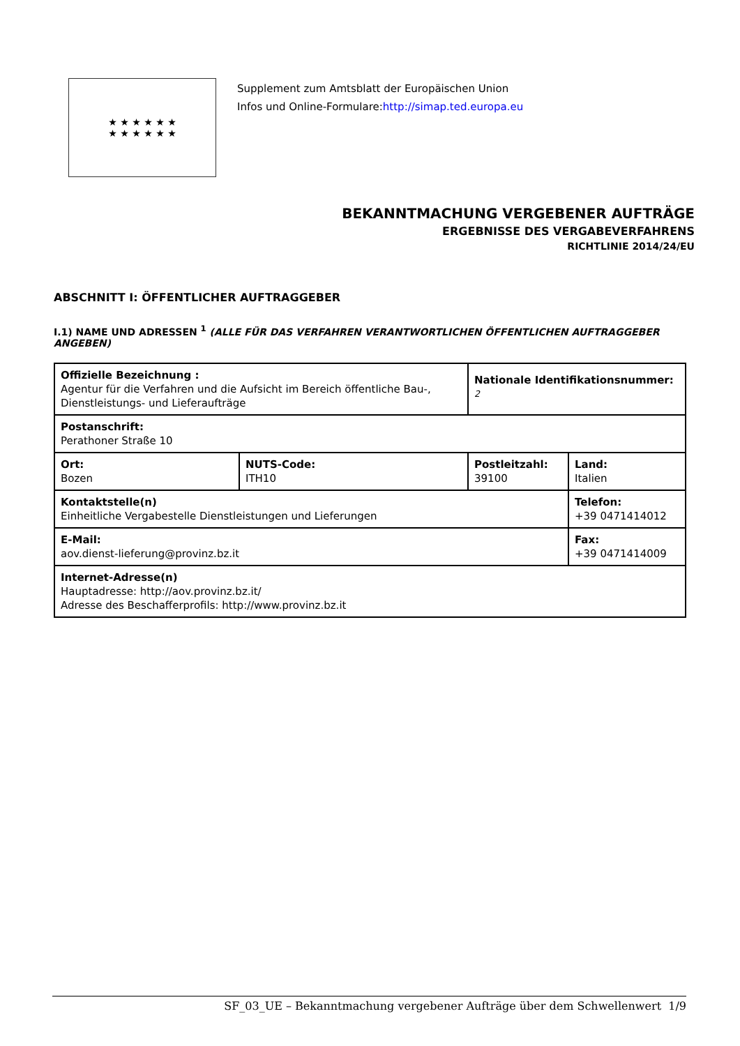★ ★ ★ ★ ★ ★
★ ★ ★ ★ ★ ★
Supplement zum Amtsblatt der Europäischen Union
Infos und Online-Formulare:http://simap.ted.europa.eu
BEKANNTMACHUNG VERGEBENER AUFTRÄGE
ERGEBNISSE DES VERGABEVERFAHRENS
RICHTLINIE 2014/24/EU
ABSCHNITT I: ÖFFENTLICHER AUFTRAGGEBER
I.1) NAME UND ADRESSEN <sup>1</sup> (ALLE FÜR DAS VERFAHREN VERANTWORTLICHEN ÖFFENTLICHEN AUFTRAGGEBER ANGEBEN)
| Offizielle Bezeichnung : Agentur für die Verfahren und die Aufsicht im Bereich öffentliche Bau-, Dienstleistungs- und Lieferaufträge | | Nationale Identifikationsnummer: <sup>2</sup> | |
| Postanschrift: Perathoner Straße 10 | | | |
| Ort: Bozen | NUTS-Code: ITH10 | Postleitzahl: 39100 | Land: Italien |
| Kontaktstelle(n) Einheitliche Vergabestelle Dienstleistungen und Lieferungen | | | Telefon: +39 0471414012 |
| E-Mail: aov.dienst-lieferung@provinz.bz.it | | | Fax: +39 0471414009 |
| Internet-Adresse(n) Hauptadresse: http://aov.provinz.bz.it/ Adresse des Beschafferprofils: http://www.provinz.bz.it | | | |
SF_03_UE – Bekanntmachung vergebener Aufträge über dem Schwellenwert 1/9